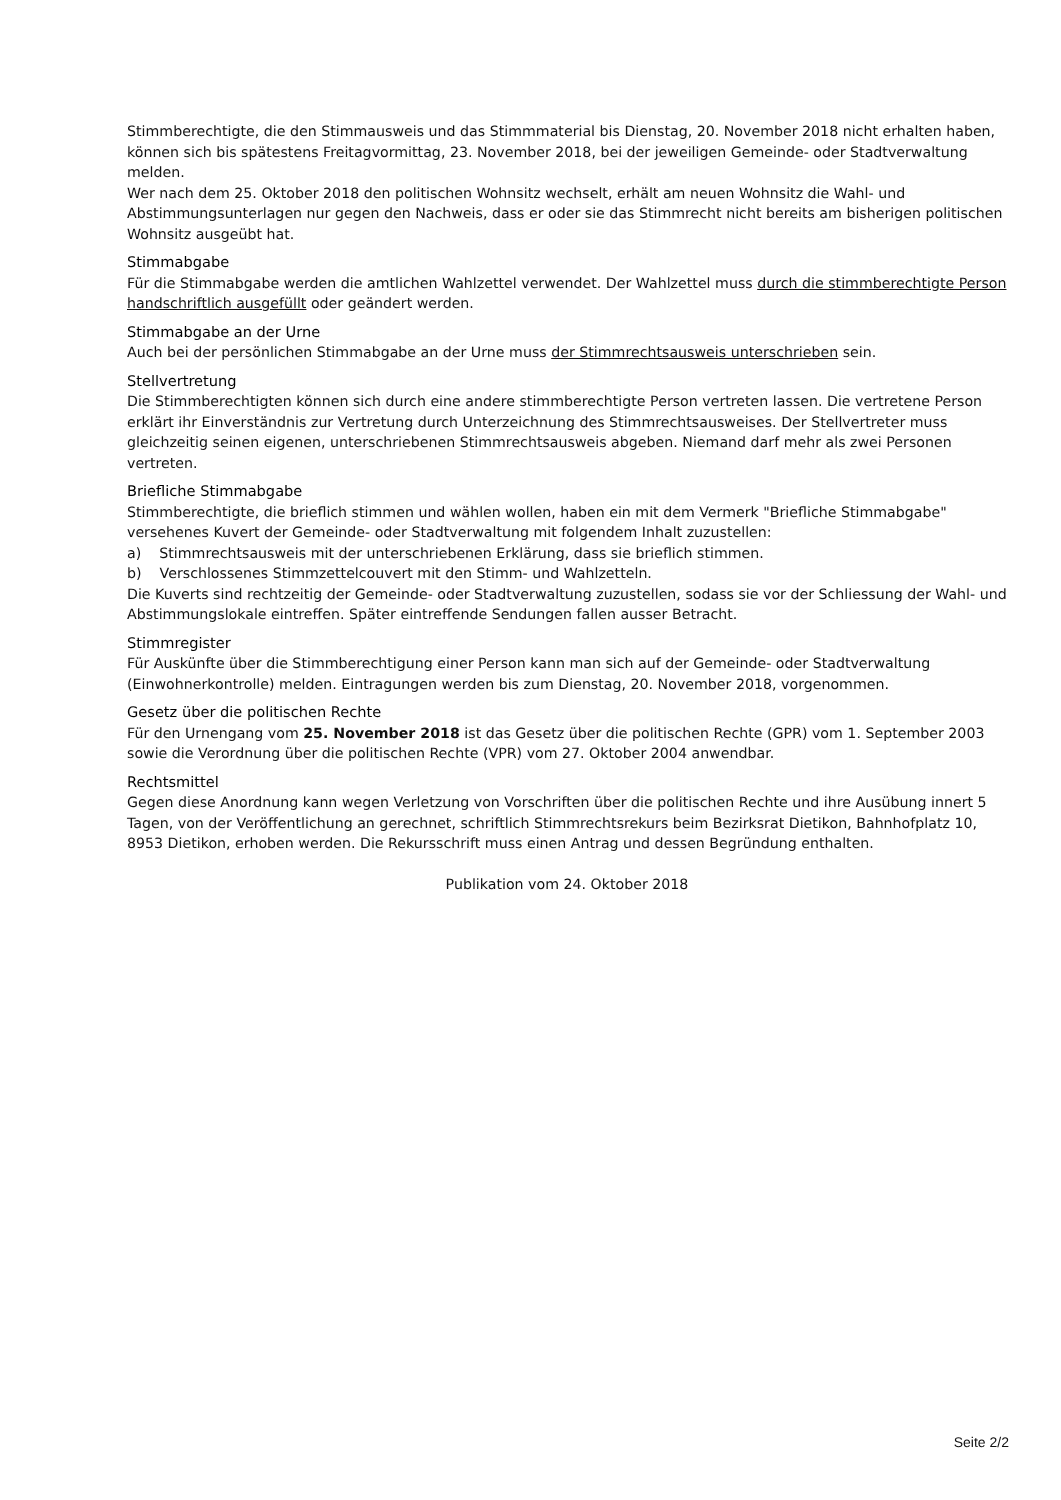Stimmberechtigte, die den Stimmausweis und das Stimmmaterial bis Dienstag, 20. November 2018 nicht erhalten haben, können sich bis spätestens Freitagvormittag, 23. November 2018, bei der jeweiligen Gemeinde- oder Stadtverwaltung melden.
Wer nach dem 25. Oktober 2018 den politischen Wohnsitz wechselt, erhält am neuen Wohnsitz die Wahl- und Abstimmungsunterlagen nur gegen den Nachweis, dass er oder sie das Stimmrecht nicht bereits am bisherigen politischen Wohnsitz ausgeübt hat.
Stimmabgabe
Für die Stimmabgabe werden die amtlichen Wahlzettel verwendet. Der Wahlzettel muss durch die stimmberechtigte Person handschriftlich ausgefüllt oder geändert werden.
Stimmabgabe an der Urne
Auch bei der persönlichen Stimmabgabe an der Urne muss der Stimmrechtsausweis unterschrieben sein.
Stellvertretung
Die Stimmberechtigten können sich durch eine andere stimmberechtigte Person vertreten lassen. Die vertretene Person erklärt ihr Einverständnis zur Vertretung durch Unterzeichnung des Stimmrechtsausweises. Der Stellvertreter muss gleichzeitig seinen eigenen, unterschriebenen Stimmrechtsausweis abgeben. Niemand darf mehr als zwei Personen vertreten.
Briefliche Stimmabgabe
Stimmberechtigte, die brieflich stimmen und wählen wollen, haben ein mit dem Vermerk "Briefliche Stimmabgabe" versehenes Kuvert der Gemeinde- oder Stadtverwaltung mit folgendem Inhalt zuzustellen:
a) Stimmrechtsausweis mit der unterschriebenen Erklärung, dass sie brieflich stimmen.
b) Verschlossenes Stimmzettelcouvert mit den Stimm- und Wahlzetteln.
Die Kuverts sind rechtzeitig der Gemeinde- oder Stadtverwaltung zuzustellen, sodass sie vor der Schliessung der Wahl- und Abstimmungslokale eintreffen. Später eintreffende Sendungen fallen ausser Betracht.
Stimmregister
Für Auskünfte über die Stimmberechtigung einer Person kann man sich auf der Gemeinde- oder Stadtverwaltung (Einwohnerkontrolle) melden. Eintragungen werden bis zum Dienstag, 20. November 2018, vorgenommen.
Gesetz über die politischen Rechte
Für den Urnengang vom 25. November 2018 ist das Gesetz über die politischen Rechte (GPR) vom 1. September 2003 sowie die Verordnung über die politischen Rechte (VPR) vom 27. Oktober 2004 anwendbar.
Rechtsmittel
Gegen diese Anordnung kann wegen Verletzung von Vorschriften über die politischen Rechte und ihre Ausübung innert 5 Tagen, von der Veröffentlichung an gerechnet, schriftlich Stimmrechtsrekurs beim Bezirksrat Dietikon, Bahnhofplatz 10, 8953 Dietikon, erhoben werden. Die Rekursschrift muss einen Antrag und dessen Begründung enthalten.
Publikation vom 24. Oktober 2018
Seite 2/2